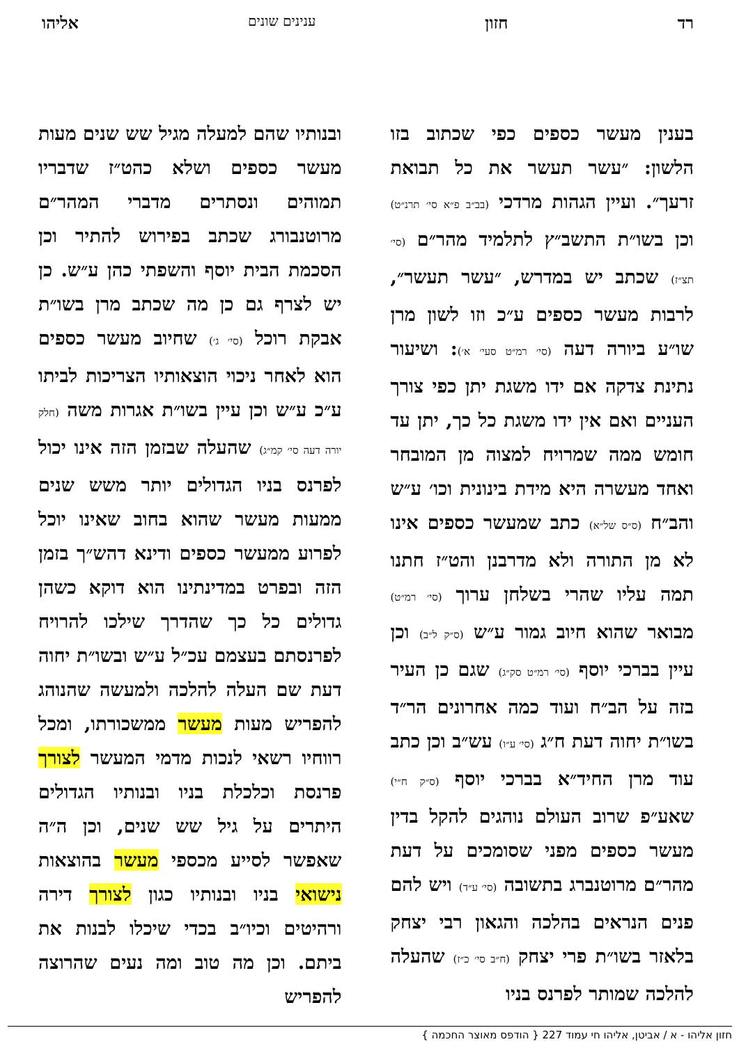רד חזון ענינים שונים אליהו
בענין מעשר כספים כפי שכתוב בזו הלשון: ״עשר תעשר את כל תבואת זרעך״. ועיין הגהות מרדכי (בב״ב פ״א סי׳ תרנ״ט) וכן בשו״ת התשב״ץ לתלמיד מהר״ם (סי׳ תצ״ז) שכתב יש במדרש, ״עשר תעשר״, לרבות מעשר כספים ע״כ וזו לשון מרן שו״ע ביורה דעה (סי׳ רמ״ט סעי׳ א׳): ושיעור נתינת צדקה אם ידו משגת יתן כפי צורך העניים ואם אין ידו משגת כל כך, יתן עד חומש ממה שמרויח למצוה מן המובחר ואחד מעשרה היא מידת בינונית וכו׳ ע״ש והב״ח (ס״ס של״א) כתב שמעשר כספים אינו לא מן התורה ולא מדרבנן והט״ז חתנו תמה עליו שהרי בשלחן ערוך (סי׳ רמ״ט) מבואר שהוא חיוב גמור ע״ש (ס״ק ל״ב) וכן עיין בברכי יוסף (סי׳ רמ״ט סק״ג) שגם כן העיר בזה על הב״ח ועוד כמה אחרונים הר״ד בשו״ת יחוה דעת ח״ג (סי׳ ע״ו) עש״ב וכן כתב עוד מרן החיד״א בברכי יוסף (ס״ק ח״י) שאע״פ שרוב העולם נוהגים להקל בדין מעשר כספים מפני שסומכים על דעת מהר״ם מרוטנברג בתשובה (סי׳ ע״ד) ויש להם פנים הנראים בהלכה והגאון רבי יצחק בלאזר בשו״ת פרי יצחק (ח״ב סי׳ כ״ז) שהעלה להלכה שמותר לפרנס בניו
ובנותיו שהם למעלה מגיל שש שנים מעות מעשר כספים ושלא כהט״ז שדבריו תמוהים ונסתרים מדברי המהר״ם מרוטנבורג שכתב בפירוש להתיר וכן הסכמת הבית יוסף והשפתי כהן ע״ש. כן יש לצרף גם כן מה שכתב מרן בשו״ת אבקת רוכל (סי׳ ג׳) שחיוב מעשר כספים הוא לאחר ניכוי הוצאותיו הצריכות לביתו ע״כ ע״ש וכן עיין בשו״ת אגרות משה (חלק יורה דעה סי׳ קמ״ג) שהעלה שבזמן הזה אינו יכול לפרנס בניו הגדולים יותר משש שנים ממעות מעשר שהוא בחוב שאינו יוכל לפרוע ממעשר כספים ודינא דהש״ך בזמן הזה ובפרט במדינתינו הוא דוקא כשהן גדולים כל כך שהדרך שילכו להרויח לפרנסתם בעצמם עכ״ל ע״ש ובשו״ת יחוה דעת שם העלה להלכה ולמעשה שהנוהג להפריש מעות מעשר ממשכורתו, ומכל רווחיו רשאי לנכות מדמי המעשר לצורך פרנסת וכלכלת בניו ובנותיו הגדולים היתרים על גיל שש שנים, וכן ה״ה שאפשר לסייע מכספי מעשר בהוצאות נישואי בניו ובנותיו כגון לצורך דירה ורהיטים וכיו״ב בכדי שיכלו לבנות את ביתם. וכן מה טוב ומה נעים שהרוצה להפריש
חזון אליהו - א / אביטן, אליהו חי עמוד 227 { הודפס מאוצר החכמה }